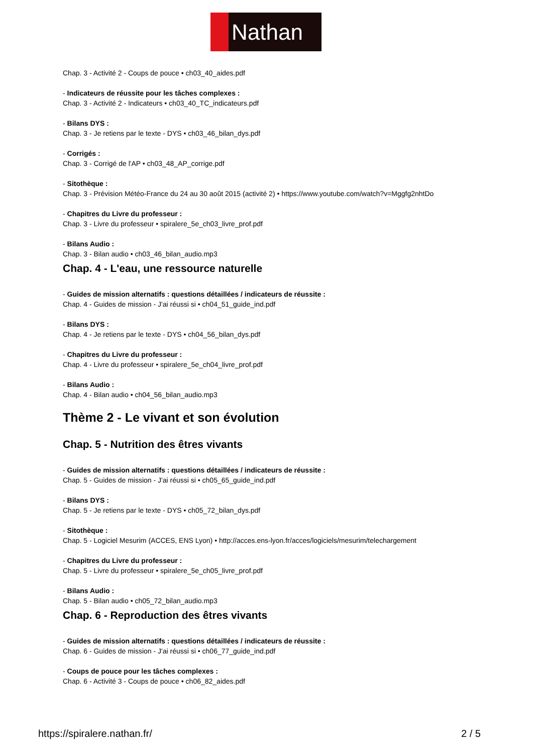Nathan
Chap. 3 - Activité 2 - Coups de pouce • ch03_40_aides.pdf
- Indicateurs de réussite pour les tâches complexes :
Chap. 3 - Activité 2 - Indicateurs • ch03_40_TC_indicateurs.pdf
- Bilans DYS :
Chap. 3 - Je retiens par le texte - DYS • ch03_46_bilan_dys.pdf
- Corrigés :
Chap. 3 - Corrigé de l'AP • ch03_48_AP_corrige.pdf
- Sitothèque :
Chap. 3 - Prévision Météo-France du 24 au 30 août 2015 (activité 2) • https://www.youtube.com/watch?v=Mggfg2nhtDo
- Chapitres du Livre du professeur :
Chap. 3 - Livre du professeur • spiralere_5e_ch03_livre_prof.pdf
- Bilans Audio :
Chap. 3 - Bilan audio • ch03_46_bilan_audio.mp3
Chap. 4 - L'eau, une ressource naturelle
- Guides de mission alternatifs : questions détaillées / indicateurs de réussite :
Chap. 4 - Guides de mission - J'ai réussi si • ch04_51_guide_ind.pdf
- Bilans DYS :
Chap. 4 - Je retiens par le texte - DYS • ch04_56_bilan_dys.pdf
- Chapitres du Livre du professeur :
Chap. 4 - Livre du professeur • spiralere_5e_ch04_livre_prof.pdf
- Bilans Audio :
Chap. 4 - Bilan audio • ch04_56_bilan_audio.mp3
Thème 2 - Le vivant et son évolution
Chap. 5 - Nutrition des êtres vivants
- Guides de mission alternatifs : questions détaillées / indicateurs de réussite :
Chap. 5 - Guides de mission - J'ai réussi si • ch05_65_guide_ind.pdf
- Bilans DYS :
Chap. 5 - Je retiens par le texte - DYS • ch05_72_bilan_dys.pdf
- Sitothèque :
Chap. 5 - Logiciel Mesurim (ACCES, ENS Lyon) • http://acces.ens-lyon.fr/acces/logiciels/mesurim/telechargement
- Chapitres du Livre du professeur :
Chap. 5 - Livre du professeur • spiralere_5e_ch05_livre_prof.pdf
- Bilans Audio :
Chap. 5 - Bilan audio • ch05_72_bilan_audio.mp3
Chap. 6 - Reproduction des êtres vivants
- Guides de mission alternatifs : questions détaillées / indicateurs de réussite :
Chap. 6 - Guides de mission - J'ai réussi si • ch06_77_guide_ind.pdf
- Coups de pouce pour les tâches complexes :
Chap. 6 - Activité 3 - Coups de pouce • ch06_82_aides.pdf
https://spiralere.nathan.fr/ 2 / 5